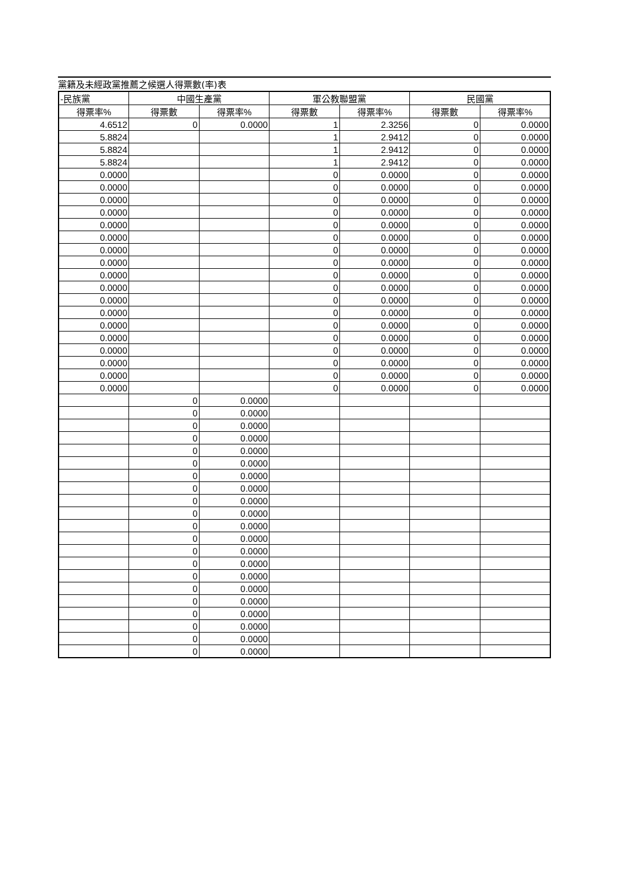黨籍及未經政黨推薦之候選人得票數(率)表
| -民族黨 | 中國生產黨 | | 軍公教聯盟黨 | | 民國黨 | |
| --- | --- | --- | --- | --- | --- | --- |
| 得票率% | 得票數 | 得票率% | 得票數 | 得票率% | 得票數 | 得票率% |
| 4.6512 | 0 | 0.0000 | 1 | 2.3256 | 0 | 0.0000 |
| 5.8824 | | | 1 | 2.9412 | 0 | 0.0000 |
| 5.8824 | | | 1 | 2.9412 | 0 | 0.0000 |
| 5.8824 | | | 1 | 2.9412 | 0 | 0.0000 |
| 0.0000 | | | 0 | 0.0000 | 0 | 0.0000 |
| 0.0000 | | | 0 | 0.0000 | 0 | 0.0000 |
| 0.0000 | | | 0 | 0.0000 | 0 | 0.0000 |
| 0.0000 | | | 0 | 0.0000 | 0 | 0.0000 |
| 0.0000 | | | 0 | 0.0000 | 0 | 0.0000 |
| 0.0000 | | | 0 | 0.0000 | 0 | 0.0000 |
| 0.0000 | | | 0 | 0.0000 | 0 | 0.0000 |
| 0.0000 | | | 0 | 0.0000 | 0 | 0.0000 |
| 0.0000 | | | 0 | 0.0000 | 0 | 0.0000 |
| 0.0000 | | | 0 | 0.0000 | 0 | 0.0000 |
| 0.0000 | | | 0 | 0.0000 | 0 | 0.0000 |
| 0.0000 | | | 0 | 0.0000 | 0 | 0.0000 |
| 0.0000 | | | 0 | 0.0000 | 0 | 0.0000 |
| 0.0000 | | | 0 | 0.0000 | 0 | 0.0000 |
| 0.0000 | | | 0 | 0.0000 | 0 | 0.0000 |
| 0.0000 | | | 0 | 0.0000 | 0 | 0.0000 |
| 0.0000 | | | 0 | 0.0000 | 0 | 0.0000 |
| 0.0000 | | | 0 | 0.0000 | 0 | 0.0000 |
| | 0 | 0.0000 | | | | |
| | 0 | 0.0000 | | | | |
| | 0 | 0.0000 | | | | |
| | 0 | 0.0000 | | | | |
| | 0 | 0.0000 | | | | |
| | 0 | 0.0000 | | | | |
| | 0 | 0.0000 | | | | |
| | 0 | 0.0000 | | | | |
| | 0 | 0.0000 | | | | |
| | 0 | 0.0000 | | | | |
| | 0 | 0.0000 | | | | |
| | 0 | 0.0000 | | | | |
| | 0 | 0.0000 | | | | |
| | 0 | 0.0000 | | | | |
| | 0 | 0.0000 | | | | |
| | 0 | 0.0000 | | | | |
| | 0 | 0.0000 | | | | |
| | 0 | 0.0000 | | | | |
| | 0 | 0.0000 | | | | |
| | 0 | 0.0000 | | | | |
| | 0 | 0.0000 | | | | |